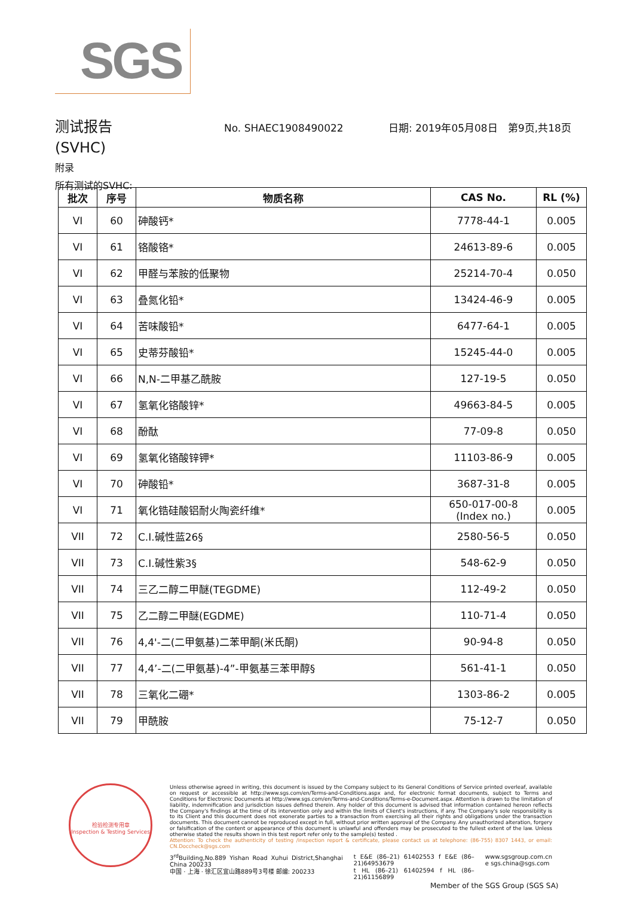SGS
测试报告
No. SHAEC1908490022 日期: 2019年05月08日 第9页,共18页
(SVHC)
附录
所有测试的SVHC:
| 批次 | 序号 | 物质名称 | CAS No. | RL (%) |
| --- | --- | --- | --- | --- |
| VI | 60 | 砷酸钙* | 7778-44-1 | 0.005 |
| VI | 61 | 铬酸铬* | 24613-89-6 | 0.005 |
| VI | 62 | 甲醛与苯胺的低聚物 | 25214-70-4 | 0.050 |
| VI | 63 | 叠氮化铅* | 13424-46-9 | 0.005 |
| VI | 64 | 苦味酸铅* | 6477-64-1 | 0.005 |
| VI | 65 | 史蒂芬酸铅* | 15245-44-0 | 0.005 |
| VI | 66 | N,N-二甲基乙酰胺 | 127-19-5 | 0.050 |
| VI | 67 | 氢氧化铬酸锌* | 49663-84-5 | 0.005 |
| VI | 68 | 酚酞 | 77-09-8 | 0.050 |
| VI | 69 | 氢氧化铬酸锌钾* | 11103-86-9 | 0.005 |
| VI | 70 | 砷酸铅* | 3687-31-8 | 0.005 |
| VI | 71 | 氧化锆硅酸铝耐火陶瓷纤维* | 650-017-00-8 (Index no.) | 0.005 |
| VII | 72 | C.I.碱性蓝26§ | 2580-56-5 | 0.050 |
| VII | 73 | C.I.碱性紫3§ | 548-62-9 | 0.050 |
| VII | 74 | 三乙二醇二甲醚(TEGDME) | 112-49-2 | 0.050 |
| VII | 75 | 乙二醇二甲醚(EGDME) | 110-71-4 | 0.050 |
| VII | 76 | 4,4'-二(二甲氨基)二苯甲酮(米氏酮) | 90-94-8 | 0.050 |
| VII | 77 | 4,4’-二(二甲氨基)-4”-甲氨基三苯甲醇§ | 561-41-1 | 0.050 |
| VII | 78 | 三氧化二硼* | 1303-86-2 | 0.005 |
| VII | 79 | 甲酰胺 | 75-12-7 | 0.050 |
检验检测专用章
Inspection & Testing Services
Unless otherwise agreed in writing, this document is issued by the Company subject to its General Conditions of Service printed overleaf, available on request or accessible at http://www.sgs.com/en/Terms-and-Conditions.aspx and, for electronic format documents, subject to Terms and Conditions for Electronic Documents at http://www.sgs.com/en/Terms-and-Conditions/Terms-e-Document.aspx. Attention is drawn to the limitation of liability, indemnification and jurisdiction issues defined therein. Any holder of this document is advised that information contained hereon reflects the Company's findings at the time of its intervention only and within the limits of Client's instructions, if any. The Company's sole responsibility is to its Client and this document does not exonerate parties to a transaction from exercising all their rights and obligations under the transaction documents. This document cannot be reproduced except in full, without prior written approval of the Company. Any unauthorized alteration, forgery or falsification of the content or appearance of this document is unlawful and offenders may be prosecuted to the fullest extent of the law. Unless otherwise stated the results shown in this test report refer only to the sample(s) tested .
Attention: To check the authenticity of testing /inspection report & certificate, please contact us at telephone: (86-755) 8307 1443, or email: CN.Doccheck@sgs.com
3<sup>rd</sup>Building,No.889 Yishan Road Xuhui District,Shanghai China 200233
中国 · 上海 · 徐汇区宜山路889号3号楼 邮编: 200233
t E&E (86–21) 61402553 f E&E (86–21)64953679
t HL (86–21) 61402594 f HL (86–21)61156899
www.sgsgroup.com.cn
e sgs.china@sgs.com
Member of the SGS Group (SGS SA)